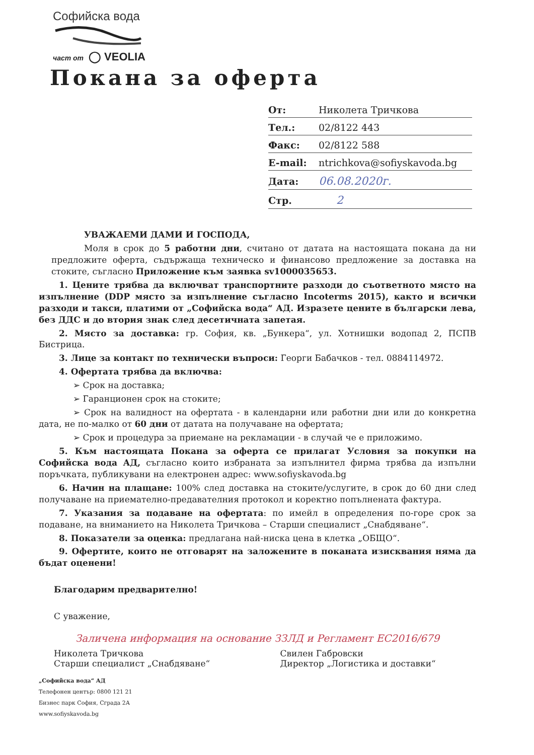Софийска вода
част от ◯ VEOLIA
Покана за оферта
| От: | Николета Тричкова |
| Тел.: | 02/8122 443 |
| Факс: | 02/8122 588 |
| E-mail: | ntrichkova@sofiyskavoda.bg |
| Дата: | 06.08.2020г. |
| Стр. | 2 |
УВАЖАЕМИ ДАМИ И ГОСПОДА,
Моля в срок до 5 работни дни, считано от датата на настоящата покана да ни предложите оферта, съдържаща техническо и финансово предложение за доставка на стоките, съгласно Приложение към заявка sv1000035653.
1. Цените трябва да включват транспортните разходи до съответното място на изпълнение (DDP място за изпълнение съгласно Incoterms 2015), както и всички разходи и такси, платими от „Софийска вода“ АД. Изразете цените в български лева, без ДДС и до втория знак след десетичната запетая.
2. Място за доставка: гр. София, кв. „Бункера“, ул. Хотнишки водопад 2, ПСПВ Бистрица.
3. Лице за контакт по технически въпроси: Георги Бабачков - тел. 0884114972.
4. Офертата трябва да включва:
➢ Срок на доставка;
➢ Гаранционен срок на стоките;
➢ Срок на валидност на офертата - в календарни или работни дни или до конкретна дата, не по-малко от 60 дни от датата на получаване на офертата;
➢ Срок и процедура за приемане на рекламации - в случай че е приложимо.
5. Към настоящата Покана за оферта се прилагат Условия за покупки на Софийска вода АД, съгласно които избраната за изпълнител фирма трябва да изпълни поръчката, публикувани на електронен адрес: www.sofiyskavoda.bg
6. Начин на плащане: 100% след доставка на стоките/услугите, в срок до 60 дни след получаване на приемателно-предавателния протокол и коректно попълнената фактура.
7. Указания за подаване на офертата: по имейл в определения по-горе срок за подаване, на вниманието на Николета Тричкова – Старши специалист „Снабдяване“.
8. Показатели за оценка: предлагана най-ниска цена в клетка „ОБЩО“.
9. Офертите, които не отговарят на заложените в поканата изисквания няма да бъдат оценени!
Благодарим предварително!
С уважение,
Заличена информация на основание ЗЗЛД и Регламент ЕС2016/679
Николета Тричкова
Старши специалист „Снабдяване“
Свилен Габровски
Директор „Логистика и доставки“
„Софийска вода“ АД
Телефонен център: 0800 121 21
Бизнес парк София, Сграда 2А
www.sofiyskavoda.bg